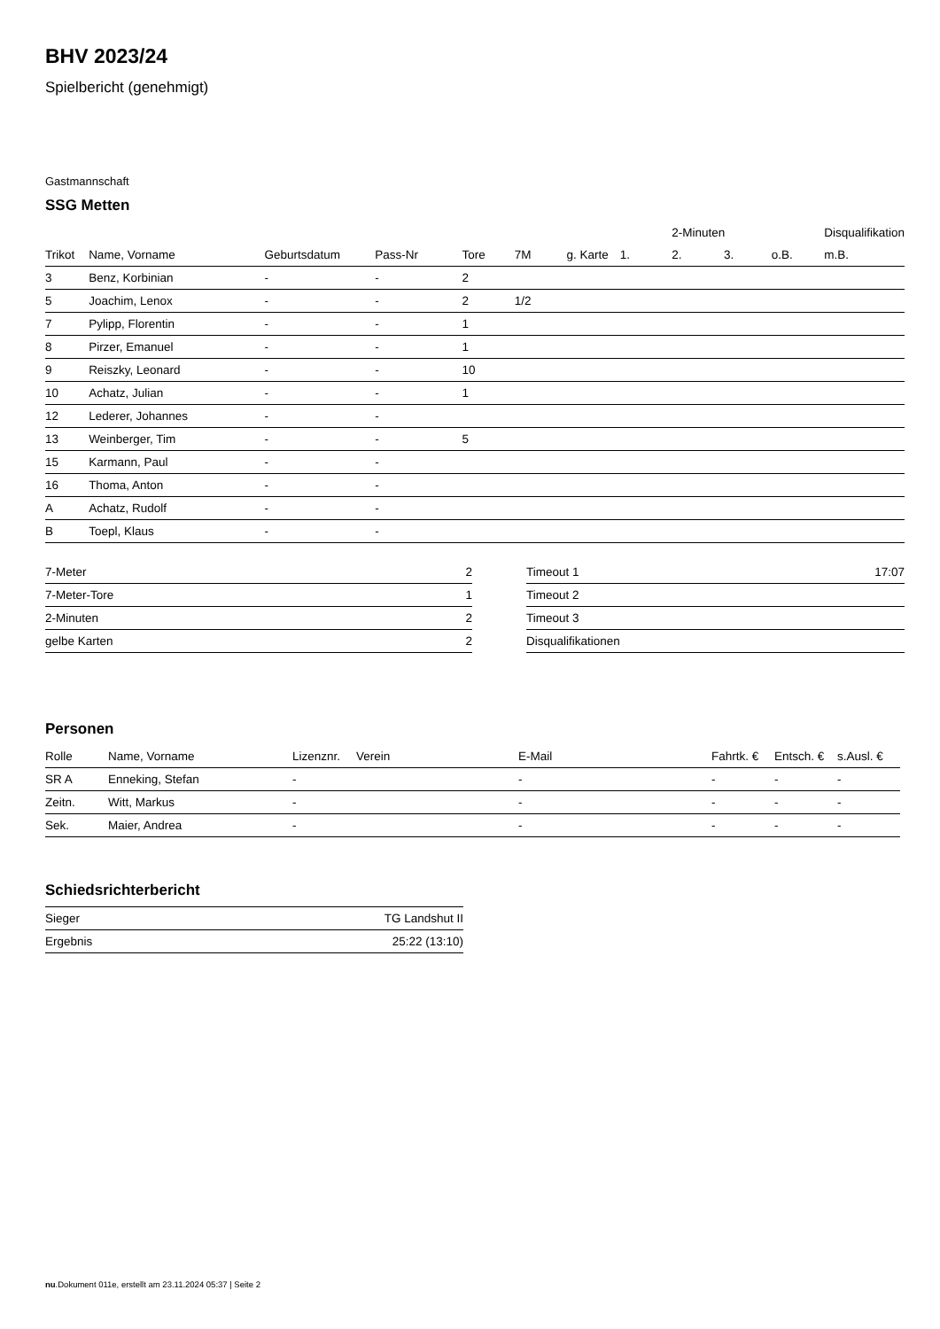BHV 2023/24
Spielbericht (genehmigt)
Gastmannschaft
SSG Metten
| | | | | | | | | 2-Minuten | | | Disqualifikation |
| --- | --- | --- | --- | --- | --- | --- | --- | --- | --- | --- | --- |
| Trikot | Name, Vorname | Geburtsdatum | Pass-Nr | Tore | 7M | g. Karte | 1. | 2. | 3. | o.B. | m.B. |
| 3 | Benz, Korbinian | - | - | 2 | | | | | | | |
| 5 | Joachim, Lenox | - | - | 2 | 1/2 | | | | | | |
| 7 | Pylipp, Florentin | - | - | 1 | | | | | | | |
| 8 | Pirzer, Emanuel | - | - | 1 | | | | | | | |
| 9 | Reiszky, Leonard | - | - | 10 | | | | | | | |
| 10 | Achatz, Julian | - | - | 1 | | | | | | | |
| 12 | Lederer, Johannes | - | - | | | | | | | | |
| 13 | Weinberger, Tim | - | - | 5 | | | | | | | |
| 15 | Karmann, Paul | - | - | | | | | | | | |
| 16 | Thoma, Anton | - | - | | | | | | | | |
| A | Achatz, Rudolf | - | - | | | | | | | | |
| B | Toepl, Klaus | - | - | | | | | | | | |
| 7-Meter | 2 |
| 7-Meter-Tore | 1 |
| 2-Minuten | 2 |
| gelbe Karten | 2 |
| Timeout 1 | 17:07 |
| Timeout 2 | |
| Timeout 3 | |
| Disqualifikationen | |
Personen
| Rolle | Name, Vorname | Lizenznr. | Verein | E-Mail | Fahrtk. € | Entsch. € | s.Ausl. € |
| --- | --- | --- | --- | --- | --- | --- | --- |
| SR A | Enneking, Stefan | - | | - | - | - | - |
| Zeitn. | Witt, Markus | - | | - | - | - | - |
| Sek. | Maier, Andrea | - | | - | - | - | - |
Schiedsrichterbericht
| Sieger | TG Landshut II |
| Ergebnis | 25:22 (13:10) |
nu.Dokument 011e, erstellt am 23.11.2024 05:37 | Seite 2